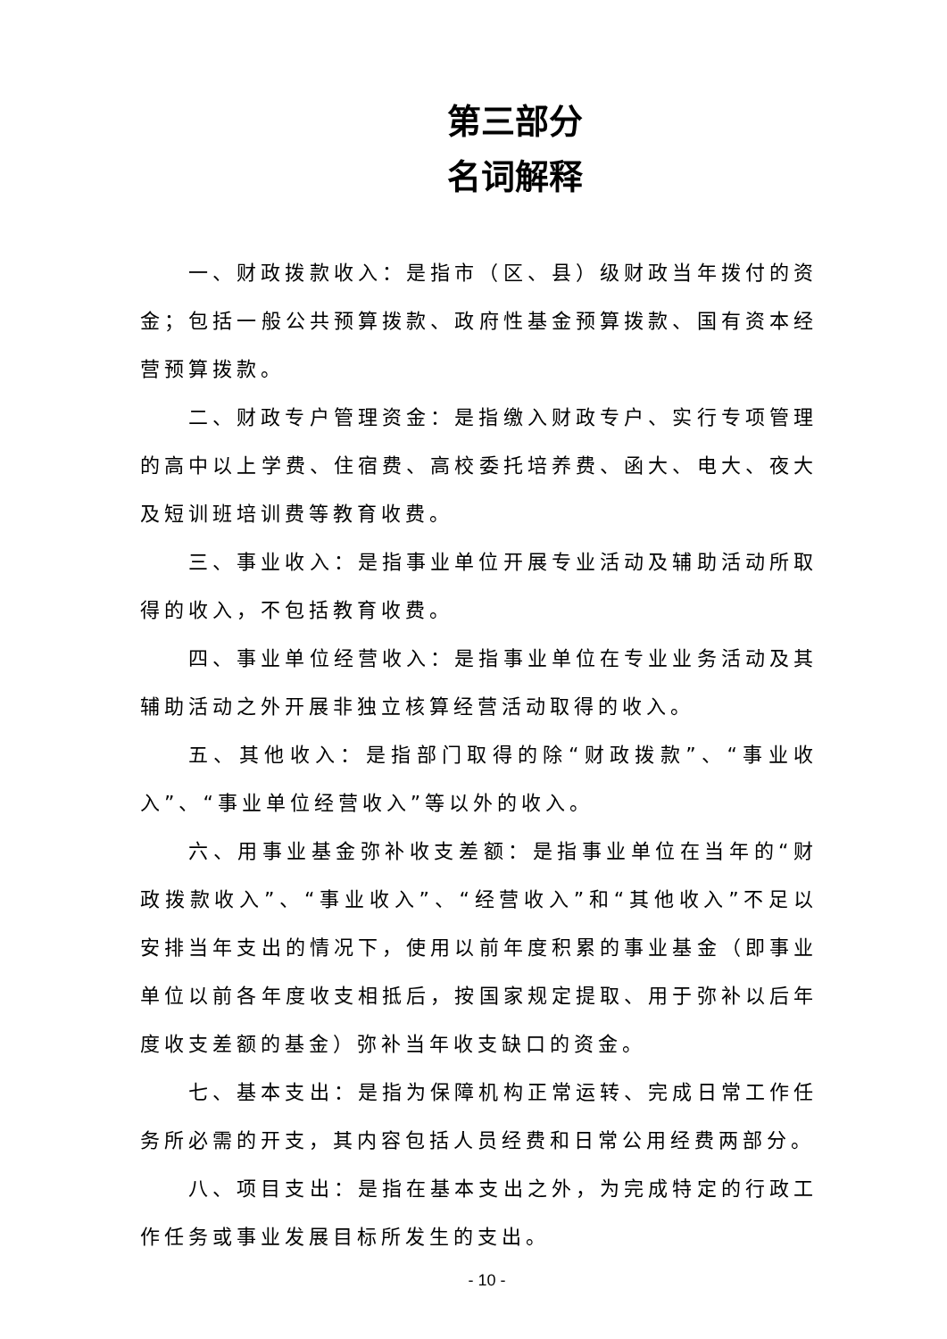第三部分
名词解释
一、财政拨款收入：是指市（区、县）级财政当年拨付的资金；包括一般公共预算拨款、政府性基金预算拨款、国有资本经营预算拨款。
二、财政专户管理资金：是指缴入财政专户、实行专项管理的高中以上学费、住宿费、高校委托培养费、函大、电大、夜大及短训班培训费等教育收费。
三、事业收入：是指事业单位开展专业活动及辅助活动所取得的收入，不包括教育收费。
四、事业单位经营收入：是指事业单位在专业业务活动及其辅助活动之外开展非独立核算经营活动取得的收入。
五、其他收入：是指部门取得的除“财政拨款”、“事业收入”、“事业单位经营收入”等以外的收入。
六、用事业基金弥补收支差额：是指事业单位在当年的“财政拨款收入”、“事业收入”、“经营收入”和“其他收入”不足以安排当年支出的情况下，使用以前年度积累的事业基金（即事业单位以前各年度收支相抵后，按国家规定提取、用于弥补以后年度收支差额的基金）弥补当年收支缺口的资金。
七、基本支出：是指为保障机构正常运转、完成日常工作任务所必需的开支，其内容包括人员经费和日常公用经费两部分。
八、项目支出：是指在基本支出之外，为完成特定的行政工作任务或事业发展目标所发生的支出。
- 10 -